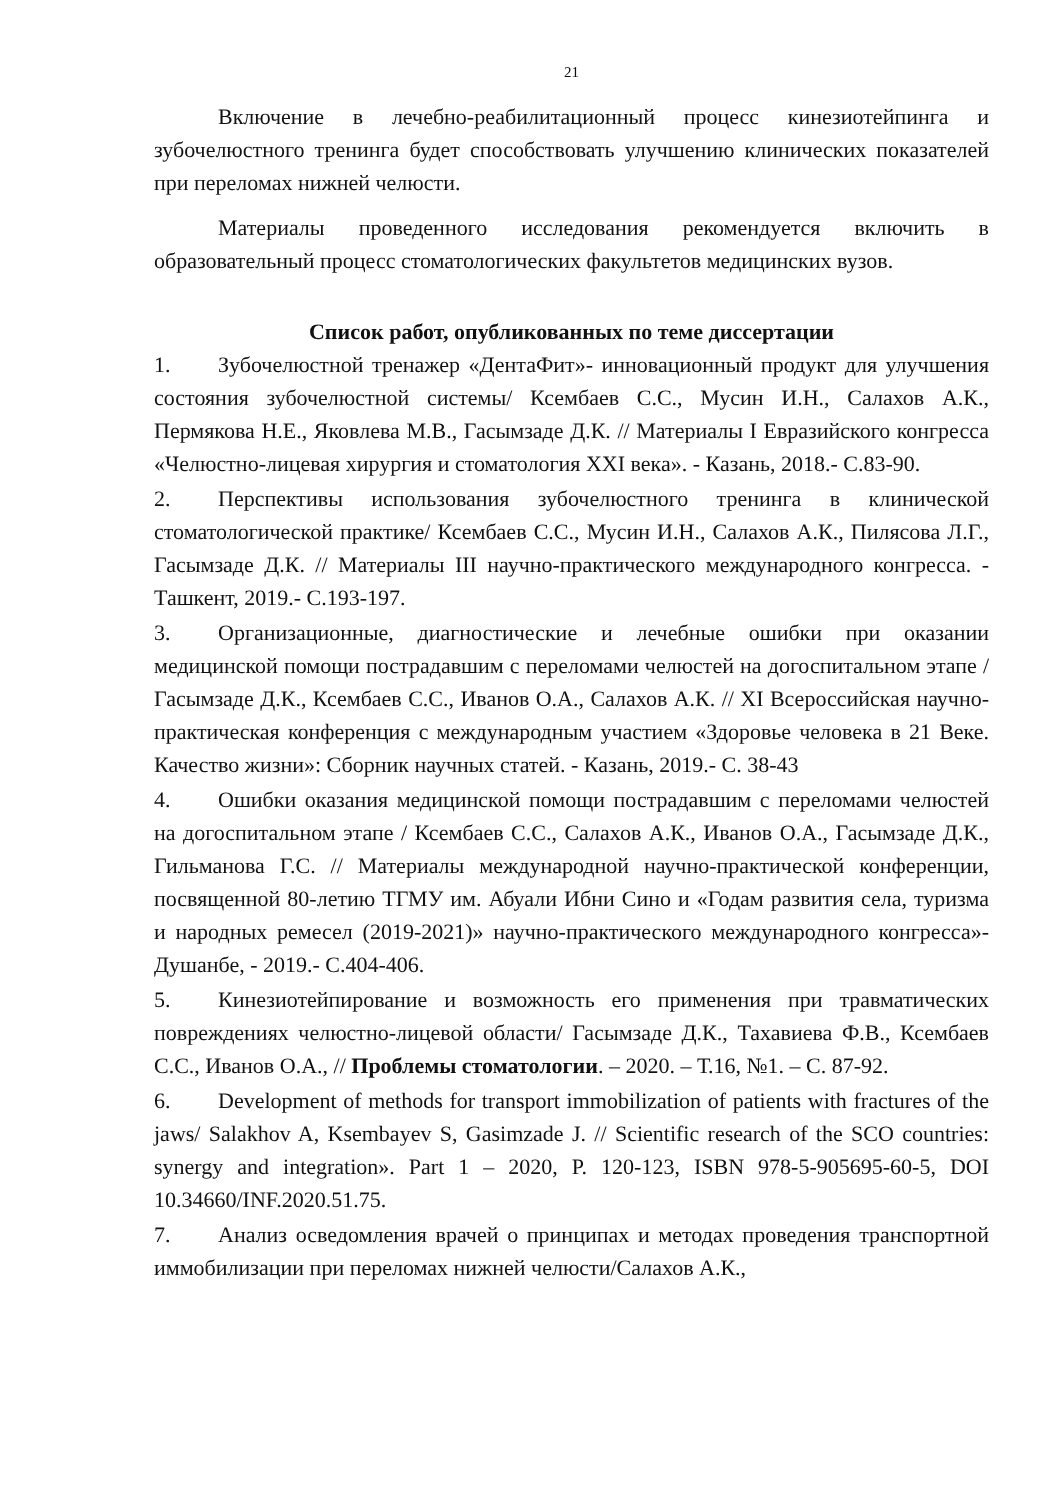21
Включение в лечебно-реабилитационный процесс кинезиотейпинга и зубочелюстного тренинга будет способствовать улучшению клинических показателей при переломах нижней челюсти.
Материалы проведенного исследования рекомендуется включить в образовательный процесс стоматологических факультетов медицинских вузов.
Список работ, опубликованных по теме диссертации
1. Зубочелюстной тренажер «ДентаФит»- инновационный продукт для улучшения состояния зубочелюстной системы/ Ксембаев С.С., Мусин И.Н., Салахов А.К., Пермякова Н.Е., Яковлева М.В., Гасымзаде Д.К. // Материалы I Евразийского конгресса «Челюстно-лицевая хирургия и стоматология XXI века». - Казань, 2018.- С.83-90.
2. Перспективы использования зубочелюстного тренинга в клинической стоматологической практике/ Ксембаев С.С., Мусин И.Н., Салахов А.К., Пилясова Л.Г., Гасымзаде Д.К. // Материалы III научно-практического международного конгресса. - Ташкент, 2019.- С.193-197.
3. Организационные, диагностические и лечебные ошибки при оказании медицинской помощи пострадавшим с переломами челюстей на догоспитальном этапе / Гасымзаде Д.К., Ксембаев С.С., Иванов О.А., Салахов А.К. // XI Всероссийская научно-практическая конференция с международным участием «Здоровье человека в 21 Веке. Качество жизни»: Сборник научных статей. - Казань, 2019.- С. 38-43
4. Ошибки оказания медицинской помощи пострадавшим с переломами челюстей на догоспитальном этапе / Ксембаев С.С., Салахов А.К., Иванов О.А., Гасымзаде Д.К., Гильманова Г.С. // Материалы международной научно-практической конференции, посвященной 80-летию ТГМУ им. Абуали Ибни Сино и «Годам развития села, туризма и народных ремесел (2019-2021)» научно-практического международного конгресса»- Душанбе, - 2019.- С.404-406.
5. Кинезиотейпирование и возможность его применения при травматических повреждениях челюстно-лицевой области/ Гасымзаде Д.К., Тахавиева Ф.В., Ксембаев С.С., Иванов О.А., // Проблемы стоматологии. – 2020. – Т.16, №1. – С. 87-92.
6. Development of methods for transport immobilization of patients with fractures of the jaws/ Salakhov A, Ksembayev S, Gasimzade J. // Scientific research of the SCO countries: synergy and integration». Part 1 – 2020, P. 120-123, ISBN 978-5-905695-60-5, DOI 10.34660/INF.2020.51.75.
7. Анализ осведомления врачей о принципах и методах проведения транспортной иммобилизации при переломах нижней челюсти/Салахов А.К.,